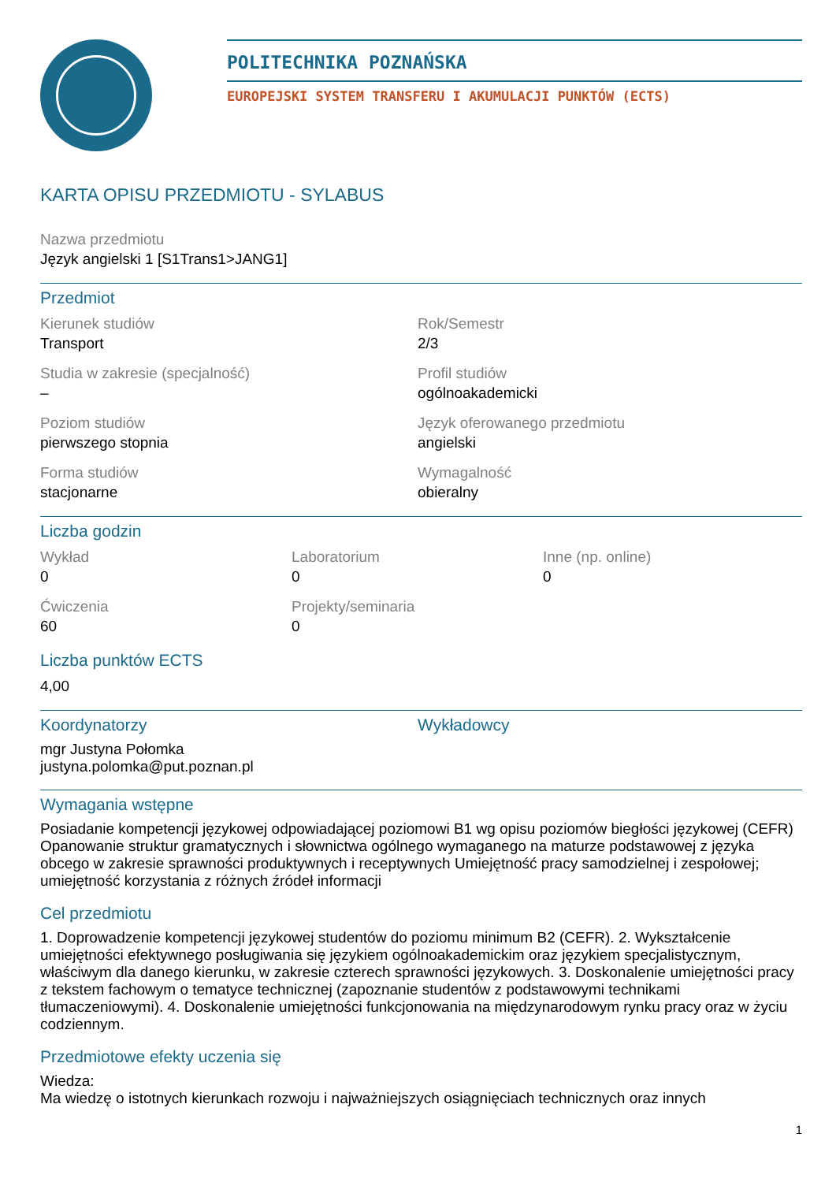POLITECHNIKA POZNAŃSKA
EUROPEJSKI SYSTEM TRANSFERU I AKUMULACJI PUNKTÓW (ECTS)
KARTA OPISU PRZEDMIOTU - SYLABUS
Nazwa przedmiotu
Język angielski 1 [S1Trans1>JANG1]
Przedmiot
Kierunek studiów
Transport
Rok/Semestr
2/3
Studia w zakresie (specjalność)
–
Profil studiów
ogólnoakademicki
Poziom studiów
pierwszego stopnia
Język oferowanego przedmiotu
angielski
Forma studiów
stacjonarne
Wymagalność
obieralny
Liczba godzin
Wykład
0
Laboratorium
0
Inne (np. online)
0
Ćwiczenia
60
Projekty/seminaria
0
Liczba punktów ECTS
4,00
Koordynatorzy
mgr Justyna Połomka
justyna.polomka@put.poznan.pl
Wykładowcy
Wymagania wstępne
Posiadanie kompetencji językowej odpowiadającej poziomowi B1 wg opisu poziomów biegłości językowej (CEFR) Opanowanie struktur gramatycznych i słownictwa ogólnego wymaganego na maturze podstawowej z języka obcego w zakresie sprawności produktywnych i receptywnych Umiejętność pracy samodzielnej i zespołowej; umiejętność korzystania z różnych źródeł informacji
Cel przedmiotu
1. Doprowadzenie kompetencji językowej studentów do poziomu minimum B2 (CEFR). 2. Wykształcenie umiejętności efektywnego posługiwania się językiem ogólnoakademickim oraz językiem specjalistycznym, właściwym dla danego kierunku, w zakresie czterech sprawności językowych. 3. Doskonalenie umiejętności pracy z tekstem fachowym o tematyce technicznej (zapoznanie studentów z podstawowymi technikami tłumaczeniowymi). 4. Doskonalenie umiejętności funkcjonowania na międzynarodowym rynku pracy oraz w życiu codziennym.
Przedmiotowe efekty uczenia się
Wiedza:
Ma wiedzę o istotnych kierunkach rozwoju i najważniejszych osiągnięciach technicznych oraz innych
1